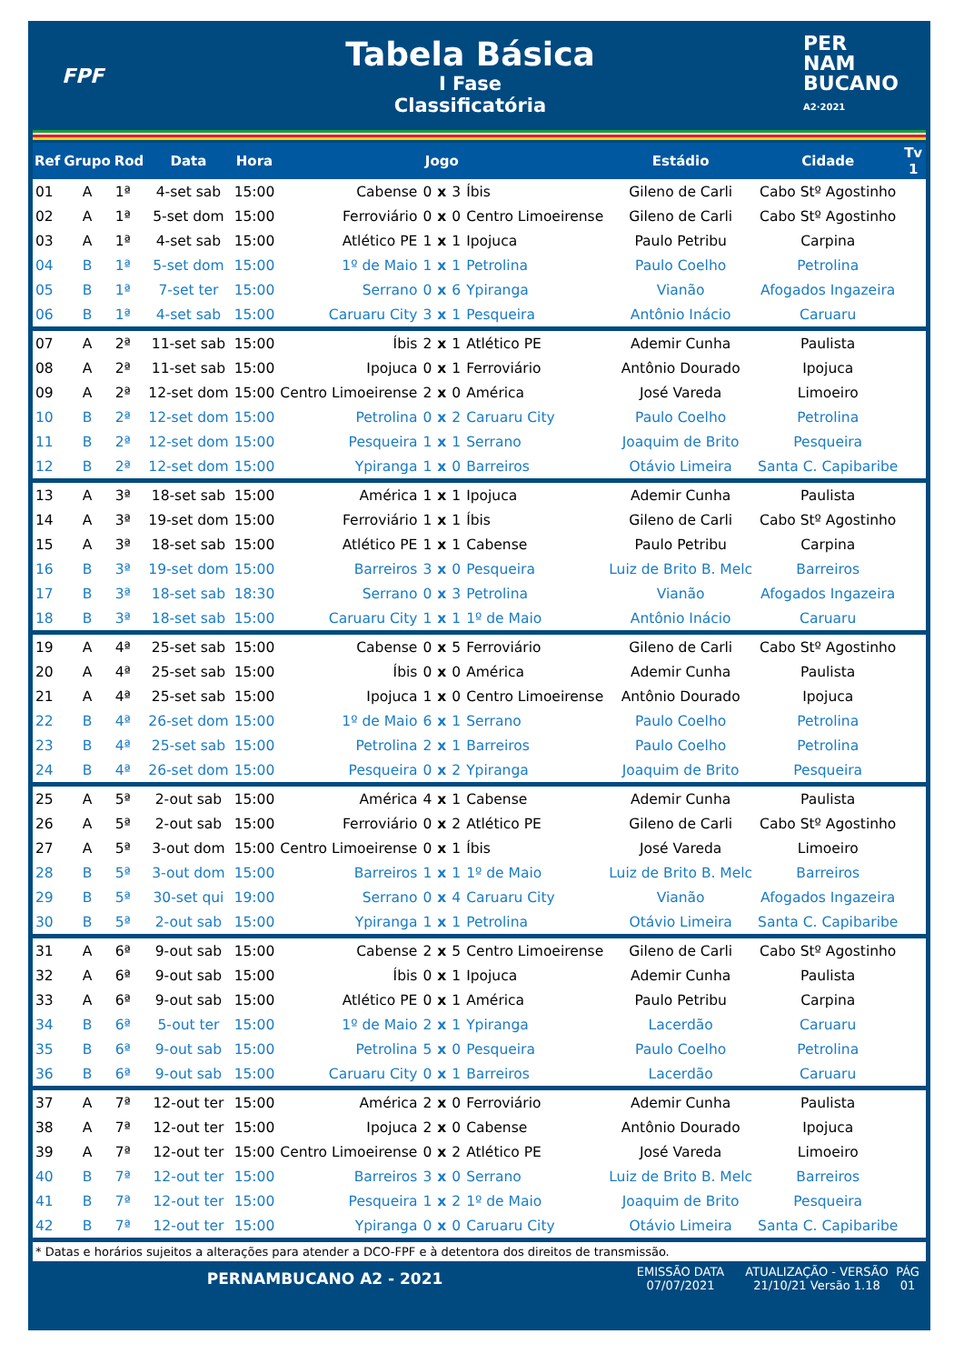FPF
Tabela Básica
I Fase
Classificatória
PER
NAM
BUCANO
A2·2021
| Ref | Grupo | Rod | Data | Hora | Jogo | | | | | Estádio | Cidade | Tv 1 |
| --- | --- | --- | --- | --- | --- | --- | --- | --- | --- | --- | --- | --- |
| 01 | A | 1ª | 4-set sab | 15:00 | Cabense | 0 | x | 3 | Íbis | Gileno de Carli | Cabo Stº Agostinho | |
| 02 | A | 1ª | 5-set dom | 15:00 | Ferroviário | 0 | x | 0 | Centro Limoeirense | Gileno de Carli | Cabo Stº Agostinho | |
| 03 | A | 1ª | 4-set sab | 15:00 | Atlético PE | 1 | x | 1 | Ipojuca | Paulo Petribu | Carpina | |
| 04 | B | 1ª | 5-set dom | 15:00 | 1º de Maio | 1 | x | 1 | Petrolina | Paulo Coelho | Petrolina | |
| 05 | B | 1ª | 7-set ter | 15:00 | Serrano | 0 | x | 6 | Ypiranga | Vianão | Afogados Ingazeira | |
| 06 | B | 1ª | 4-set sab | 15:00 | Caruaru City | 3 | x | 1 | Pesqueira | Antônio Inácio | Caruaru | |
| 07 | A | 2ª | 11-set sab | 15:00 | Íbis | 2 | x | 1 | Atlético PE | Ademir Cunha | Paulista | |
| 08 | A | 2ª | 11-set sab | 15:00 | Ipojuca | 0 | x | 1 | Ferroviário | Antônio Dourado | Ipojuca | |
| 09 | A | 2ª | 12-set dom | 15:00 | Centro Limoeirense | 2 | x | 0 | América | José Vareda | Limoeiro | |
| 10 | B | 2ª | 12-set dom | 15:00 | Petrolina | 0 | x | 2 | Caruaru City | Paulo Coelho | Petrolina | |
| 11 | B | 2ª | 12-set dom | 15:00 | Pesqueira | 1 | x | 1 | Serrano | Joaquim de Brito | Pesqueira | |
| 12 | B | 2ª | 12-set dom | 15:00 | Ypiranga | 1 | x | 0 | Barreiros | Otávio Limeira | Santa C. Capibaribe | |
| 13 | A | 3ª | 18-set sab | 15:00 | América | 1 | x | 1 | Ipojuca | Ademir Cunha | Paulista | |
| 14 | A | 3ª | 19-set dom | 15:00 | Ferroviário | 1 | x | 1 | Íbis | Gileno de Carli | Cabo Stº Agostinho | |
| 15 | A | 3ª | 18-set sab | 15:00 | Atlético PE | 1 | x | 1 | Cabense | Paulo Petribu | Carpina | |
| 16 | B | 3ª | 19-set dom | 15:00 | Barreiros | 3 | x | 0 | Pesqueira | Luiz de Brito B. Melc | Barreiros | |
| 17 | B | 3ª | 18-set sab | 18:30 | Serrano | 0 | x | 3 | Petrolina | Vianão | Afogados Ingazeira | |
| 18 | B | 3ª | 18-set sab | 15:00 | Caruaru City | 1 | x | 1 | 1º de Maio | Antônio Inácio | Caruaru | |
| 19 | A | 4ª | 25-set sab | 15:00 | Cabense | 0 | x | 5 | Ferroviário | Gileno de Carli | Cabo Stº Agostinho | |
| 20 | A | 4ª | 25-set sab | 15:00 | Íbis | 0 | x | 0 | América | Ademir Cunha | Paulista | |
| 21 | A | 4ª | 25-set sab | 15:00 | Ipojuca | 1 | x | 0 | Centro Limoeirense | Antônio Dourado | Ipojuca | |
| 22 | B | 4ª | 26-set dom | 15:00 | 1º de Maio | 6 | x | 1 | Serrano | Paulo Coelho | Petrolina | |
| 23 | B | 4ª | 25-set sab | 15:00 | Petrolina | 2 | x | 1 | Barreiros | Paulo Coelho | Petrolina | |
| 24 | B | 4ª | 26-set dom | 15:00 | Pesqueira | 0 | x | 2 | Ypiranga | Joaquim de Brito | Pesqueira | |
| 25 | A | 5ª | 2-out sab | 15:00 | América | 4 | x | 1 | Cabense | Ademir Cunha | Paulista | |
| 26 | A | 5ª | 2-out sab | 15:00 | Ferroviário | 0 | x | 2 | Atlético PE | Gileno de Carli | Cabo Stº Agostinho | |
| 27 | A | 5ª | 3-out dom | 15:00 | Centro Limoeirense | 0 | x | 1 | Íbis | José Vareda | Limoeiro | |
| 28 | B | 5ª | 3-out dom | 15:00 | Barreiros | 1 | x | 1 | 1º de Maio | Luiz de Brito B. Melc | Barreiros | |
| 29 | B | 5ª | 30-set qui | 19:00 | Serrano | 0 | x | 4 | Caruaru City | Vianão | Afogados Ingazeira | |
| 30 | B | 5ª | 2-out sab | 15:00 | Ypiranga | 1 | x | 1 | Petrolina | Otávio Limeira | Santa C. Capibaribe | |
| 31 | A | 6ª | 9-out sab | 15:00 | Cabense | 2 | x | 5 | Centro Limoeirense | Gileno de Carli | Cabo Stº Agostinho | |
| 32 | A | 6ª | 9-out sab | 15:00 | Íbis | 0 | x | 1 | Ipojuca | Ademir Cunha | Paulista | |
| 33 | A | 6ª | 9-out sab | 15:00 | Atlético PE | 0 | x | 1 | América | Paulo Petribu | Carpina | |
| 34 | B | 6ª | 5-out ter | 15:00 | 1º de Maio | 2 | x | 1 | Ypiranga | Lacerdão | Caruaru | |
| 35 | B | 6ª | 9-out sab | 15:00 | Petrolina | 5 | x | 0 | Pesqueira | Paulo Coelho | Petrolina | |
| 36 | B | 6ª | 9-out sab | 15:00 | Caruaru City | 0 | x | 1 | Barreiros | Lacerdão | Caruaru | |
| 37 | A | 7ª | 12-out ter | 15:00 | América | 2 | x | 0 | Ferroviário | Ademir Cunha | Paulista | |
| 38 | A | 7ª | 12-out ter | 15:00 | Ipojuca | 2 | x | 0 | Cabense | Antônio Dourado | Ipojuca | |
| 39 | A | 7ª | 12-out ter | 15:00 | Centro Limoeirense | 0 | x | 2 | Atlético PE | José Vareda | Limoeiro | |
| 40 | B | 7ª | 12-out ter | 15:00 | Barreiros | 3 | x | 0 | Serrano | Luiz de Brito B. Melc | Barreiros | |
| 41 | B | 7ª | 12-out ter | 15:00 | Pesqueira | 1 | x | 2 | 1º de Maio | Joaquim de Brito | Pesqueira | |
| 42 | B | 7ª | 12-out ter | 15:00 | Ypiranga | 0 | x | 0 | Caruaru City | Otávio Limeira | Santa C. Capibaribe | |
* Datas e horários sujeitos a alterações para atender a DCO-FPF e à detentora dos direitos de transmissão.
PERNAMBUCANO A2 - 2021
EMISSÃO DATA
07/07/2021
ATUALIZAÇÃO - VERSÃO
21/10/21 Versão 1.18
PÁG
01